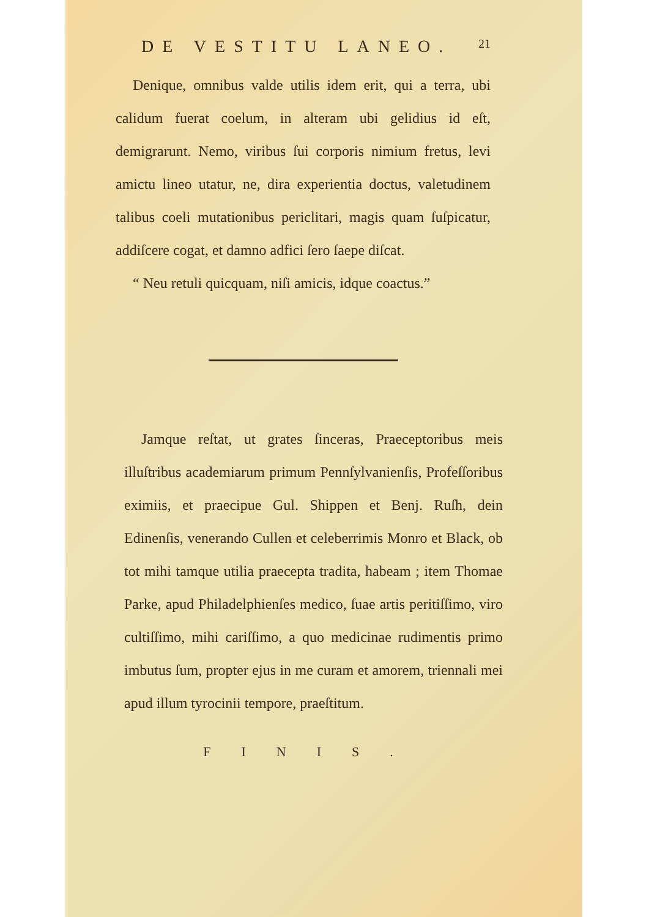DE VESTITU LANEO. 21
Denique, omnibus valde utilis idem erit, qui a terra, ubi calidum fuerat coelum, in alteram ubi gelidius id eſt, demigrarunt. Nemo, viribus ſui corporis nimium fretus, levi amictu lineo utatur, ne, dira experientia doctus, valetudinem talibus coeli mutationibus periclitari, magis quam ſuſpicatur, addiſcere cogat, et damno adfici ſero ſaepe diſcat.
“ Neu retuli quicquam, niſi amicis, idque coactus.”
Jamque reſtat, ut grates ſinceras, Praeceptoribus meis illuſtribus academiarum primum Pennſylvanienſis, Profeſſoribus eximiis, et praecipue Gul. Shippen et Benj. Ruſh, dein Edinenſis, venerando Cullen et celeberrimis Monro et Black, ob tot mihi tamque utilia praecepta tradita, habeam ; item Thomae Parke, apud Philadelphienſes medico, ſuae artis peritiſſimo, viro cultiſſimo, mihi cariſſimo, a quo medicinae rudimentis primo imbutus ſum, propter ejus in me curam et amorem, triennali mei apud illum tyrocinii tempore, praeſtitum.
FINIS.